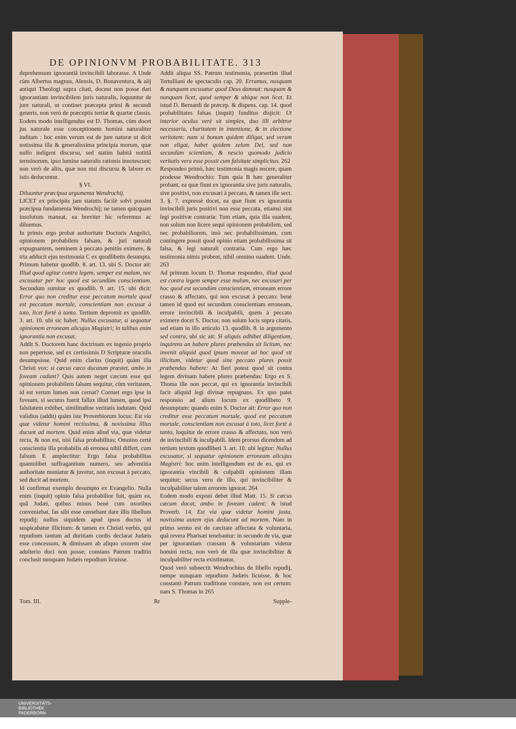DE OPINIONVM PROBABILITATE. 313
deprehensum ignorantiâ invincibili laborasse. A Unde cùm Albertus magnus, Alensis, D. Bonaventura, & alij antiqui Theologi supra citati, docent non posse dari ignorantiam invincibilem juris naturalis, loquuntur de jure naturali, ut continet præcepta primi & secundi generis, non verò de præceptis tertiæ & quartæ classis. Eodem modo intelligendus est D. Thomas, cùm docet jus naturale esse conceptionem homini naturaliter inditam : hoc enim verum est de jure naturæ ut dicit notissima illa & generalissima principia morum, quæ nullo indigent discursu, sed statim habitâ notitiâ terminorum, ipso lumine naturalis rationis innotescunt; non verò de aliis, quæ non nisi discursu & labore ex istis deducuntur.
§ VI.
Diluuntur præcipua argumenta Wendrochij.
LICET ex principiis jam statutis facilè solvi possint præcipua fundamenta Wendrochij; ne tamen quicquam insolutum maneat, ea breviter hic referemus ac diluemus.
In primis ergo probat authoritate Doctoris Angelici, opinionem probabilem falsam, & juri naturali expugnantem, neminem à peccato penitùs eximere, & tria adducit ejus testimonia C ex quodlibetis desumpta. Primum habetur quodlib. 8. art. 13. ubi S. Doctor ait: Illud quod agitur contra legem, semper est malum, nec excusatur per hoc quod est secundùm conscientiam. Secundum sumitur ex quodlib. 9. art. 15. ubi dicit: Error quo non creditur esse peccatum mortale quod est peccatum mortale, conscientiam non excusat à toto, licet fortè à tanto. Tertium depromit ex quodlib. 3. art. 10. ubi sic habet; Nullus excusatur, si sequatur opinionem erroneam alicujus Magistri; in talibus enim ignorantia non excusat.
Addit S. Doctorem hanc doctrinam ex ingenio proprio non peperisse, sed ex certissimis D Scripturæ oraculis desumpsisse. Quid enim clarius (inquit) quàm illa Christi vox: si cæcus cæco ducatum præstet, ambo in foveam cadunt? Quis autem neget cæcum esse qui opinionem probabilem falsam sequitur, cùm veritatem, id est verum lumen non cernat? Corruet ergo ipse in foveam, si secutus fuerit fallax illud lumen, quod ipsi falsitatem exhibet, similitudine veritatis indutam. Quid validius (addit) quàm iste Proverbiorum locus: Est via quæ videtur homini rectissima, & novissima illius ducunt ad mortem. Quid enim aliud via, quæ videtur recta, & non est, nisi falsa probabilitas; Omnino certè conscientia illa probabilis ab erronea nihil differt, cum falsum E amplectitur: Ergo falsa probabilitas quantolibet suffragantium numero, seu adventitia authoritate muniatur & juvetur, non excusat à peccato, sed ducit ad mortem.
Id confirmat exemplo desumpto ex Evangelio. Nulla enim (inquit) opinio falsa probabilior fuit, quàm ea, quâ Judæi, quibus minus benè cum uxoribus conveniebat, fas sibi esse censebant dare illis libellum repudij; nullus siquidem apud ipsos doctus id suspicabatur illicitum: & tamen ex Christi verbis, qui repudium tantum ad duritiam cordis declarat Judæis esse concessum, & dimissam ab aliquo uxorem sine adulterio duci non posse; constans Patrum traditio conclusit nunquam Judæis repudium licuisse.
Addit aliqua SS. Patrum testimonia, præsertim illud Tertulliani de spectaculis cap. 20. Erramus, nusquam & nunquam excusatur quod Deus damnat: nusquam & nunquam licet, quod semper & ubique non licet. Et istud D. Bernardi de præcep. & dispens. cap. 14. quod probabilitates falsas (inquit) funditus disjicit: Ut interior oculus verè sit simplex, duo illi arbitror necessaria, charitatem in intentione, & in electione veritatem: nam si bonum quidem diligat, sed verum non eligat, habet quidem zelum Dei, sed non secundùm scientiam, & nescio quomodo judicio veritatis vera esse possit cum falsitate simplicitas. 262
Respondeo primò, hæc testimonia magis nocere, quam prodesse Wendrochio: Tum quia B hæc generaliter probant, ea quæ fiunt ex ignorantia sive juris naturalis, sive positivi, non excusari à peccato, & tamen ille sect. 3. §. 7. expressè docet, ea quæ fiunt ex ignorantia invincibili juris positivi non esse peccata, etiamsi sint legi positivæ contraria: Tum etiam, quia illa suadent, non solum non licere sequi opinionem probabilem, sed nec probabiliorem, imò nec probabilissimam, cum contingere possit quod opinio etiam probabilissima sit falsa, & legi naturali contraria. Cum ergo hæc testimonia nimis probent, nihil omnino suadent. Unde. 263
Ad primum locum D. Thomæ respondeo, illud quod est contra legem semper esse malum, nec excusari per hoc quod est secundùm conscientiam, erroneam errore crasso & affectato, qui non excusat à peccato: benè tamen id quod est secundum conscientiam erroneam, errore invincibili & inculpabili, quem à peccato eximere docet S. Doctor, non solum locis supra citatis, sed etiam in illo articulo 13. quodlib. 8. in argumento sed contra, ubi sic ait: Si aliquis adhibet diligentiam, inquirens an habere plures præbendas sit licitum, nec invenit aliquid quod ipsum moveat ad hoc quod sit illicitum, videtur quod sine peccato plures possit præbendas habere: At fieri potest quod sit contra legem divinam habere plures præbendas: Ergo ex S. Thoma ille non peccat, qui ex ignorantia invincibili facit aliquid legi divinæ repugnans. Ex quo patet responsio ad alium locum ex quodlibeto 9. desumptum: quando enim S. Doctor ait: Error quo non creditur esse peccatum mortale, quod est peccatum mortale, conscientiam non excusat à toto, licet fortè à tanto, loquitur de errore crasso & affectato, non verò de invincibili & inculpabili. Idem prorsus dicendum ad tertium textum quodlibeti 3. art. 10. ubi legitur: Nullus excusatur, si sequatur opinionem erroneam alicujus Magistri: hoc enim intelligendum est de eo, qui ex ignorantia vincibili & culpabili opinionem illam sequitur; secus vero de illo, qui invincibiliter & inculpabiliter talem errorem ignorat. 264
Eodem modo exponi debet illud Matt. 15. Si cæcus cæcum ducat, ambo in foveam cadent: & istud Proverb. 14. Est via quæ videtur homini justa, novissima autem ejus deducunt ad mortem. Nam in primo sermo est de cæcitate affectata & voluntaria, quâ revera Pharisæi tenebantur: in secundo de via, quæ per ignorantiam crassam & voluntariam videtur homini recta, non verò de illa quæ invincibiliter & inculpabiliter recta existimatur.
Quod verò subnectit Wendrochius de libello repudij, nempe nunquam repudium Judæis licuisse, & hoc constanti Patrum traditione constare, non est certum: nam S. Thomas in 265
Tom. III. Rr Supple-
UNIVERSITÄTS-
BIBLIOTHEK
PADERBORN